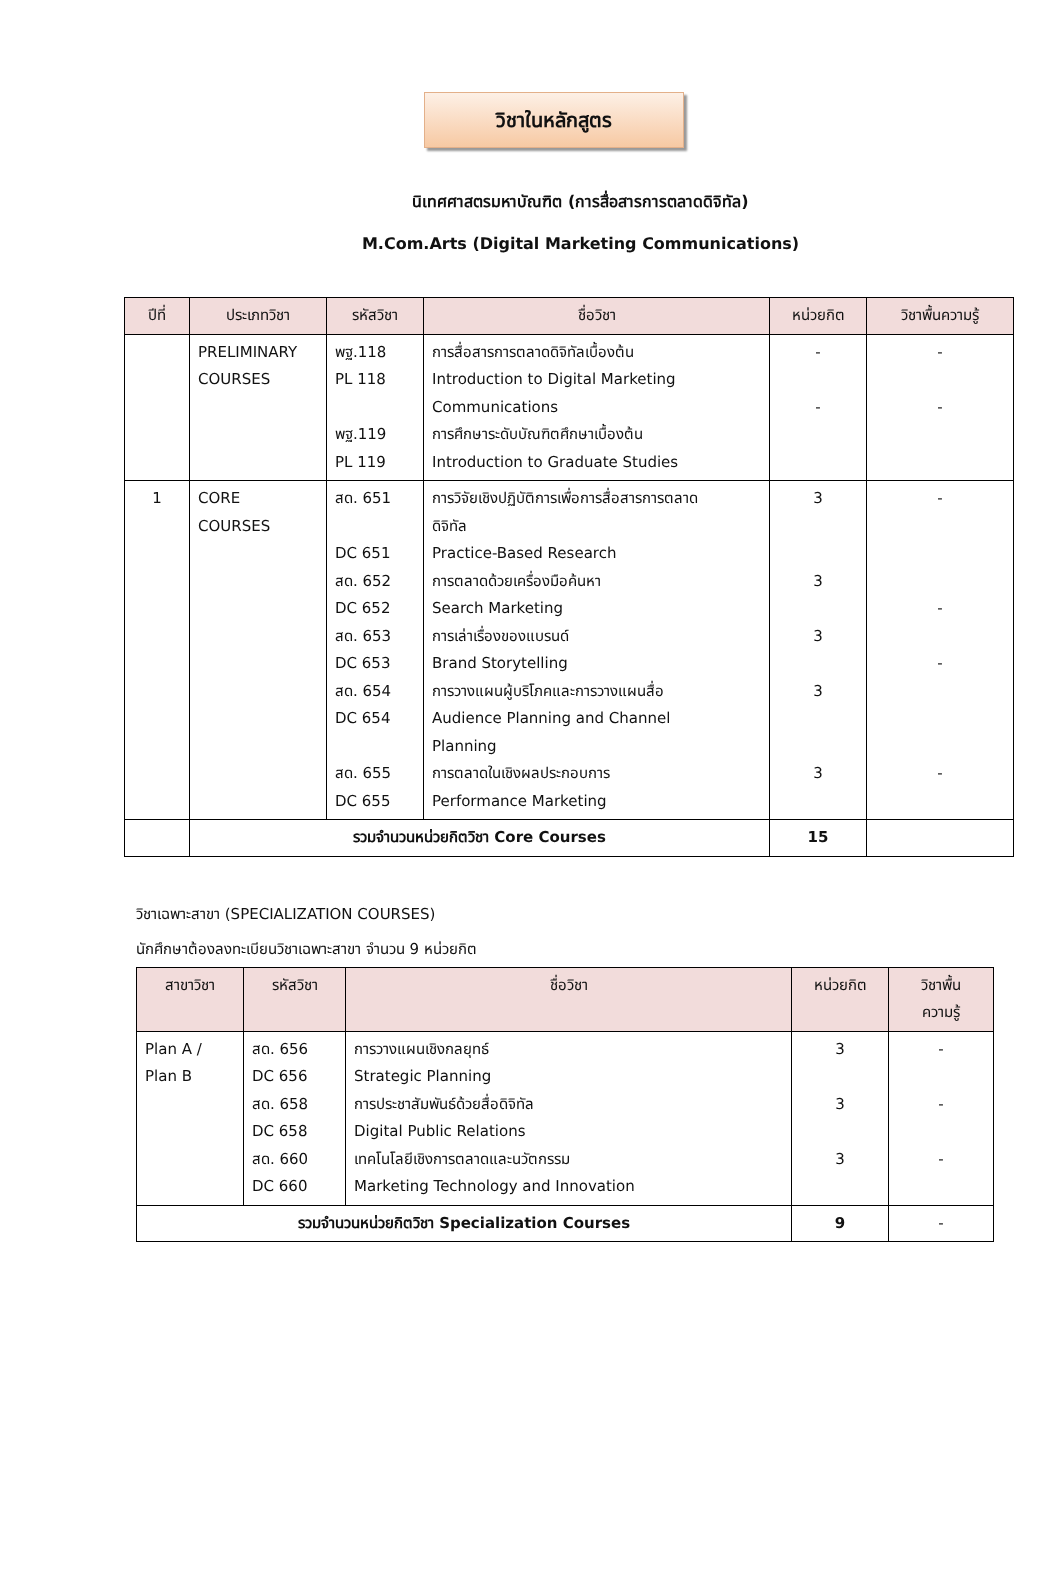วิชาในหลักสูตร
นิเทศศาสตรมหาบัณฑิต (การสื่อสารการตลาดดิจิทัล)
M.Com.Arts (Digital Marketing Communications)
| ปีที่ | ประเภทวิชา | รหัสวิชา | ชื่อวิชา | หน่วยกิต | วิชาพื้นความรู้ |
| --- | --- | --- | --- | --- | --- |
| | PRELIMINARY COURSES | พฐ.118 PL 118 พฐ.119 PL 119 | การสื่อสารการตลาดดิจิทัลเบื้องต้น Introduction to Digital Marketing Communications การศึกษาระดับบัณฑิตศึกษาเบื้องต้น Introduction to Graduate Studies | - - | - - |
| 1 | CORE COURSES | สด. 651 DC 651 สด. 652 DC 652 สด. 653 DC 653 สด. 654 DC 654 สด. 655 DC 655 | การวิจัยเชิงปฏิบัติการเพื่อการสื่อสารการตลาด ดิจิทัล Practice-Based Research การตลาดด้วยเครื่องมือค้นหา Search Marketing การเล่าเรื่องของแบรนด์ Brand Storytelling การวางแผนผู้บริโภคและการวางแผนสื่อ Audience Planning and Channel Planning การตลาดในเชิงผลประกอบการ Performance Marketing | 3 3 3 3 3 | - - - - |
| | รวมจำนวนหน่วยกิตวิชา Core Courses | | | 15 | |
วิชาเฉพาะสาขา (SPECIALIZATION COURSES)
นักศึกษาต้องลงทะเบียนวิชาเฉพาะสาขา จำนวน 9 หน่วยกิต
| สาขาวิชา | รหัสวิชา | ชื่อวิชา | หน่วยกิต | วิชาพื้น ความรู้ |
| --- | --- | --- | --- | --- |
| Plan A / Plan B | สด. 656 DC 656 สด. 658 DC 658 สด. 660 DC 660 | การวางแผนเชิงกลยุทธ์ Strategic Planning การประชาสัมพันธ์ด้วยสื่อดิจิทัล Digital Public Relations เทคโนโลยีเชิงการตลาดและนวัตกรรม Marketing Technology and Innovation | 3 3 3 | - - - |
| รวมจำนวนหน่วยกิตวิชา Specialization Courses | | | 9 | - |